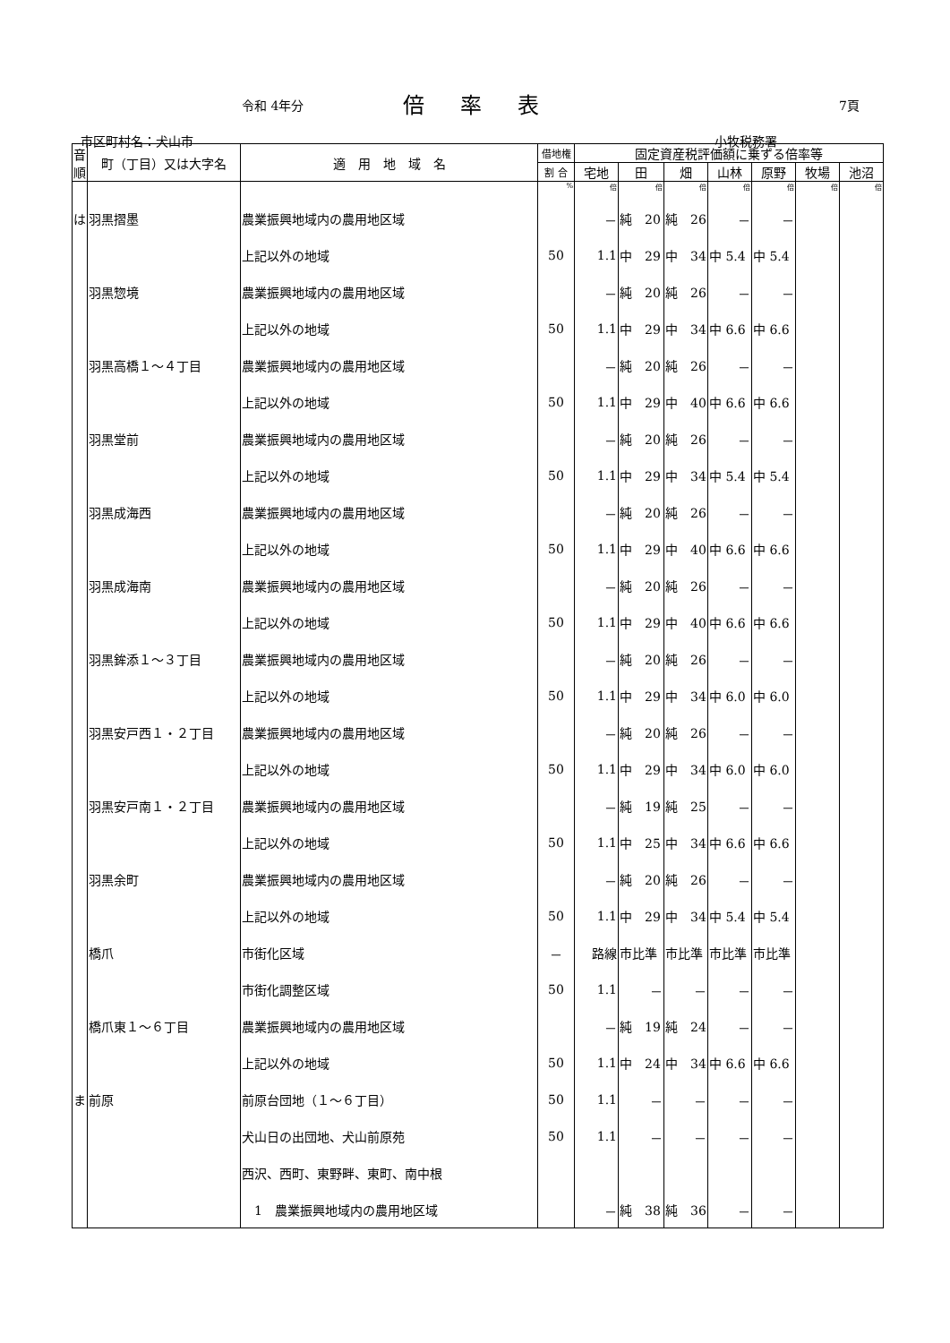令和 4年分 倍率表 7頁
市区町村名：犬山市 小牧税務署
| 音順 | 町（丁目）又は大字名 | 適 用 地 域 名 | 借地権 | 固定資産税評価額に乗ずる倍率等 | | | | | | |
| --- | --- | --- | --- | --- | --- | --- | --- | --- | --- | --- |
| | | | 割 合 | 宅地 | 田 | 畑 | 山林 | 原野 | 牧場 | 池沼 |
| | | | % | 倍 | 倍 | 倍 | 倍 | 倍 | 倍 | 倍 |
| は | 羽黒摺墨 | 農業振興地域内の農用地区域 | | － | 純 20 | 純 26 | － | － | | |
| | | 上記以外の地域 | 50 | 1.1 | 中 29 | 中 34 | 中 5.4 | 中 5.4 | | |
| | 羽黒惣境 | 農業振興地域内の農用地区域 | | － | 純 20 | 純 26 | － | － | | |
| | | 上記以外の地域 | 50 | 1.1 | 中 29 | 中 34 | 中 6.6 | 中 6.6 | | |
| | 羽黒高橋１～４丁目 | 農業振興地域内の農用地区域 | | － | 純 20 | 純 26 | － | － | | |
| | | 上記以外の地域 | 50 | 1.1 | 中 29 | 中 40 | 中 6.6 | 中 6.6 | | |
| | 羽黒堂前 | 農業振興地域内の農用地区域 | | － | 純 20 | 純 26 | － | － | | |
| | | 上記以外の地域 | 50 | 1.1 | 中 29 | 中 34 | 中 5.4 | 中 5.4 | | |
| | 羽黒成海西 | 農業振興地域内の農用地区域 | | － | 純 20 | 純 26 | － | － | | |
| | | 上記以外の地域 | 50 | 1.1 | 中 29 | 中 40 | 中 6.6 | 中 6.6 | | |
| | 羽黒成海南 | 農業振興地域内の農用地区域 | | － | 純 20 | 純 26 | － | － | | |
| | | 上記以外の地域 | 50 | 1.1 | 中 29 | 中 40 | 中 6.6 | 中 6.6 | | |
| | 羽黒鉾添１～３丁目 | 農業振興地域内の農用地区域 | | － | 純 20 | 純 26 | － | － | | |
| | | 上記以外の地域 | 50 | 1.1 | 中 29 | 中 34 | 中 6.0 | 中 6.0 | | |
| | 羽黒安戸西１・２丁目 | 農業振興地域内の農用地区域 | | － | 純 20 | 純 26 | － | － | | |
| | | 上記以外の地域 | 50 | 1.1 | 中 29 | 中 34 | 中 6.0 | 中 6.0 | | |
| | 羽黒安戸南１・２丁目 | 農業振興地域内の農用地区域 | | － | 純 19 | 純 25 | － | － | | |
| | | 上記以外の地域 | 50 | 1.1 | 中 25 | 中 34 | 中 6.6 | 中 6.6 | | |
| | 羽黒余町 | 農業振興地域内の農用地区域 | | － | 純 20 | 純 26 | － | － | | |
| | | 上記以外の地域 | 50 | 1.1 | 中 29 | 中 34 | 中 5.4 | 中 5.4 | | |
| | 橋爪 | 市街化区域 | － | 路線 | 市比準 | 市比準 | 市比準 | 市比準 | | |
| | | 市街化調整区域 | 50 | 1.1 | － | － | － | － | | |
| | 橋爪東１～６丁目 | 農業振興地域内の農用地区域 | | － | 純 19 | 純 24 | － | － | | |
| | | 上記以外の地域 | 50 | 1.1 | 中 24 | 中 34 | 中 6.6 | 中 6.6 | | |
| ま | 前原 | 前原台団地（１～６丁目） | 50 | 1.1 | － | － | － | － | | |
| | | 犬山日の出団地、犬山前原苑 | 50 | 1.1 | － | － | － | － | | |
| | | 西沢、西町、東野畔、東町、南中根 | | | | | | | | |
| | | 1 農業振興地域内の農用地区域 | | － | 純 38 | 純 36 | － | － | | |